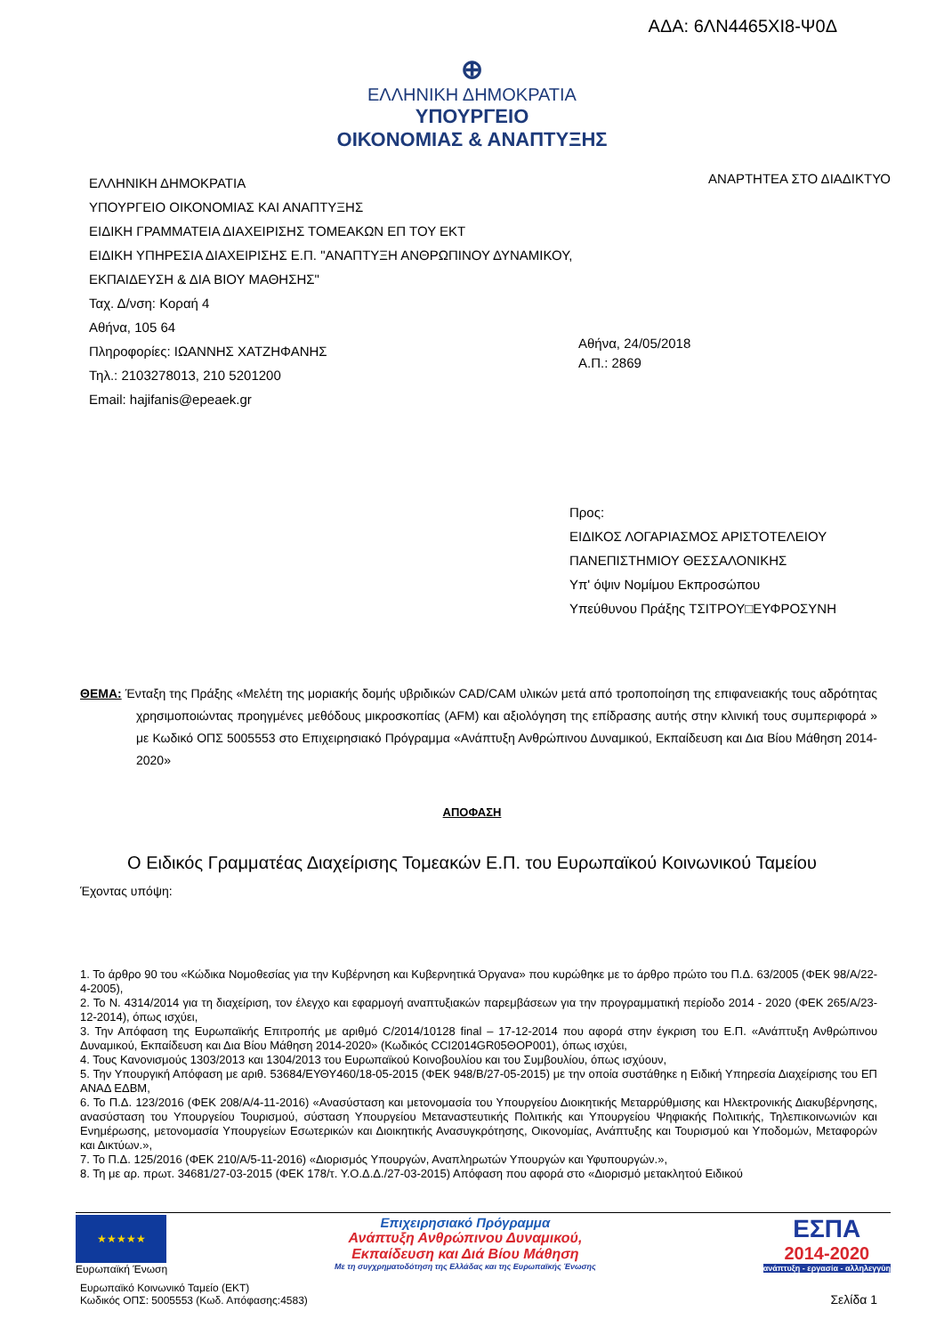ΑΔΑ: 6ΛΝ4465ΧΙ8-Ψ0Δ
⊕
ΕΛΛΗΝΙΚΗ ΔΗΜΟΚΡΑΤΙΑ
ΥΠΟΥΡΓΕΙΟ
ΟΙΚΟΝΟΜΙΑΣ & ΑΝΑΠΤΥΞΗΣ
ΕΛΛΗΝΙΚΗ ΔΗΜΟΚΡΑΤΙΑ
ΥΠΟΥΡΓΕΙΟ ΟΙΚΟΝΟΜΙΑΣ ΚΑΙ ΑΝΑΠΤΥΞΗΣ
ΕΙΔΙΚΗ ΓΡΑΜΜΑΤΕΙΑ ΔΙΑΧΕΙΡΙΣΗΣ ΤΟΜΕΑΚΩΝ ΕΠ ΤΟΥ ΕΚΤ
ΕΙΔΙΚΗ ΥΠΗΡΕΣΙΑ ΔΙΑΧΕΙΡΙΣΗΣ Ε.Π. "ΑΝΑΠΤΥΞΗ ΑΝΘΡΩΠΙΝΟΥ ΔΥΝΑΜΙΚΟΥ, ΕΚΠΑΙΔΕΥΣΗ & ΔΙΑ ΒΙΟΥ ΜΑΘΗΣΗΣ"
Ταχ. Δ/νση: Κοραή 4
Αθήνα, 105 64
Πληροφορίες: ΙΩΑΝΝΗΣ ΧΑΤΖΗΦΑΝΗΣ
Τηλ.: 2103278013, 210 5201200
Email: hajifanis@epeaek.gr
ΑΝΑΡΤΗΤΕΑ ΣΤΟ ΔΙΑΔΙΚΤΥΟ
Αθήνα, 24/05/2018
Α.Π.: 2869
Προς:
ΕΙΔΙΚΟΣ ΛΟΓΑΡΙΑΣΜΟΣ ΑΡΙΣΤΟΤΕΛΕΙΟΥ
ΠΑΝΕΠΙΣΤΗΜΙΟΥ ΘΕΣΣΑΛΟΝΙΚΗΣ
Υπ' όψιν Νομίμου Εκπροσώπου
Υπεύθυνου Πράξης ΤΣΙΤΡΟΥ□ΕΥΦΡΟΣΥΝΗ
ΘΕΜΑ: Ένταξη της Πράξης «Μελέτη της μοριακής δομής υβριδικών CAD/CAM υλικών μετά από τροποποίηση της επιφανειακής τους αδρότητας χρησιμοποιώντας προηγμένες μεθόδους μικροσκοπίας (AFM) και αξιολόγηση της επίδρασης αυτής στην κλινική τους συμπεριφορά » με Κωδικό ΟΠΣ 5005553 στο Επιχειρησιακό Πρόγραμμα «Ανάπτυξη Ανθρώπινου Δυναμικού, Εκπαίδευση και Δια Βίου Μάθηση 2014-2020»
ΑΠΟΦΑΣΗ
Ο Ειδικός Γραμματέας Διαχείρισης Τομεακών Ε.Π. του Ευρωπαϊκού Κοινωνικού Ταμείου
Έχοντας υπόψη:
1. Το άρθρο 90 του «Κώδικα Νομοθεσίας για την Κυβέρνηση και Κυβερνητικά Όργανα» που κυρώθηκε με το άρθρο πρώτο του Π.Δ. 63/2005 (ΦΕΚ 98/Α/22-4-2005),
2. Το Ν. 4314/2014 για τη διαχείριση, τον έλεγχο και εφαρμογή αναπτυξιακών παρεμβάσεων για την προγραμματική περίοδο 2014 - 2020 (ΦΕΚ 265/Α/23-12-2014), όπως ισχύει,
3. Την Απόφαση της Ευρωπαϊκής Επιτροπής με αριθμό C/2014/10128 final – 17-12-2014 που αφορά στην έγκριση του Ε.Π. «Ανάπτυξη Ανθρώπινου Δυναμικού, Εκπαίδευση και Δια Βίου Μάθηση 2014-2020» (Κωδικός CCI2014GR05ΘOP001), όπως ισχύει,
4. Τους Κανονισμούς 1303/2013 και 1304/2013 του Ευρωπαϊκού Κοινοβουλίου και του Συμβουλίου, όπως ισχύουν,
5. Την Υπουργική Απόφαση με αριθ. 53684/ΕΥΘΥ460/18-05-2015 (ΦΕΚ 948/Β/27-05-2015) με την οποία συστάθηκε η Ειδική Υπηρεσία Διαχείρισης του ΕΠ ΑΝΑΔ ΕΔΒΜ,
6. Το Π.Δ. 123/2016 (ΦΕΚ 208/Α/4-11-2016) «Ανασύσταση και μετονομασία του Υπουργείου Διοικητικής Μεταρρύθμισης και Ηλεκτρονικής Διακυβέρνησης, ανασύσταση του Υπουργείου Τουρισμού, σύσταση Υπουργείου Μεταναστευτικής Πολιτικής και Υπουργείου Ψηφιακής Πολιτικής, Τηλεπικοινωνιών και Ενημέρωσης, μετονομασία Υπουργείων Εσωτερικών και Διοικητικής Ανασυγκρότησης, Οικονομίας, Ανάπτυξης και Τουρισμού και Υποδομών, Μεταφορών και Δικτύων.»,
7. Το Π.Δ. 125/2016 (ΦΕΚ 210/Α/5-11-2016) «Διορισμός Υπουργών, Αναπληρωτών Υπουργών και Υφυπουργών.»,
8. Τη με αρ. πρωτ. 34681/27-03-2015 (ΦΕΚ 178/τ. Υ.Ο.Δ.Δ./27-03-2015) Απόφαση που αφορά στο «Διορισμό μετακλητού Ειδικού
★★★★★
Ευρωπαϊκή Ένωση
Επιχειρησιακό Πρόγραμμα
Ανάπτυξη Ανθρώπινου Δυναμικού,
Εκπαίδευση και Διά Βίου Μάθηση
Με τη συγχρηματοδότηση της Ελλάδας και της Ευρωπαϊκής Ένωσης
ΕΣΠΑ
2014-2020
ανάπτυξη - εργασία - αλληλεγγύη
Ευρωπαϊκό Κοινωνικό Ταμείο (ΕΚΤ)
Κωδικός ΟΠΣ: 5005553 (Κωδ. Απόφασης:4583)
Σελίδα 1